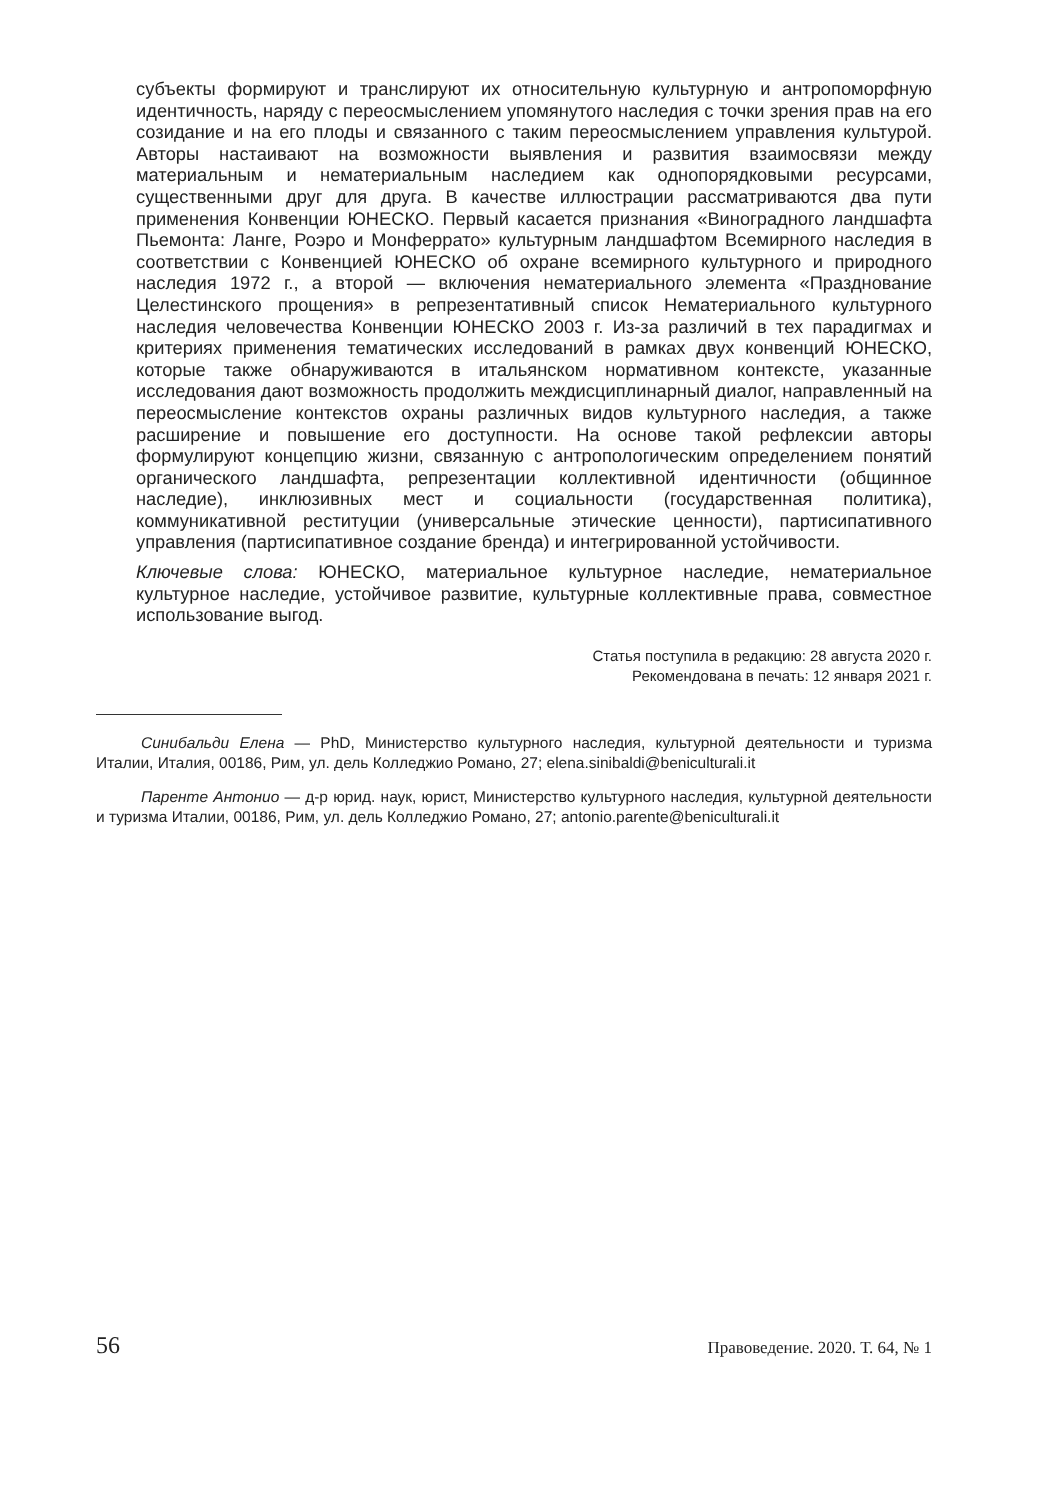субъекты формируют и транслируют их относительную культурную и антропоморфную идентичность, наряду с переосмыслением упомянутого наследия с точки зрения прав на его созидание и на его плоды и связанного с таким переосмыслением управления культурой. Авторы настаивают на возможности выявления и развития взаимосвязи между материальным и нематериальным наследием как однопорядковыми ресурсами, существенными друг для друга. В качестве иллюстрации рассматриваются два пути применения Конвенции ЮНЕСКО. Первый касается признания «Виноградного ландшафта Пьемонта: Ланге, Роэро и Монферрато» культурным ландшафтом Всемирного наследия в соответствии с Конвенцией ЮНЕСКО об охране всемирного культурного и природного наследия 1972 г., а второй — включения нематериального элемента «Празднование Целестинского прощения» в репрезентативный список Нематериального культурного наследия человечества Конвенции ЮНЕСКО 2003 г. Из-за различий в тех парадигмах и критериях применения тематических исследований в рамках двух конвенций ЮНЕСКО, которые также обнаруживаются в итальянском нормативном контексте, указанные исследования дают возможность продолжить междисциплинарный диалог, направленный на переосмысление контекстов охраны различных видов культурного наследия, а также расширение и повышение его доступности. На основе такой рефлексии авторы формулируют концепцию жизни, связанную с антропологическим определением понятий органического ландшафта, репрезентации коллективной идентичности (общинное наследие), инклюзивных мест и социальности (государственная политика), коммуникативной реституции (универсальные этические ценности), партисипативного управления (партисипативное создание бренда) и интегрированной устойчивости.
Ключевые слова: ЮНЕСКО, материальное культурное наследие, нематериальное культурное наследие, устойчивое развитие, культурные коллективные права, совместное использование выгод.
Статья поступила в редакцию: 28 августа 2020 г.
Рекомендована в печать: 12 января 2021 г.
Синибальди Елена — PhD, Министерство культурного наследия, культурной деятельности и туризма Италии, Италия, 00186, Рим, ул. дель Колледжио Романо, 27; elena.sinibaldi@beniculturali.it
Паренте Антонио — д-р юрид. наук, юрист, Министерство культурного наследия, культурной деятельности и туризма Италии, 00186, Рим, ул. дель Колледжио Романо, 27; antonio.parente@beniculturali.it
56 Правоведение. 2020. Т. 64, № 1